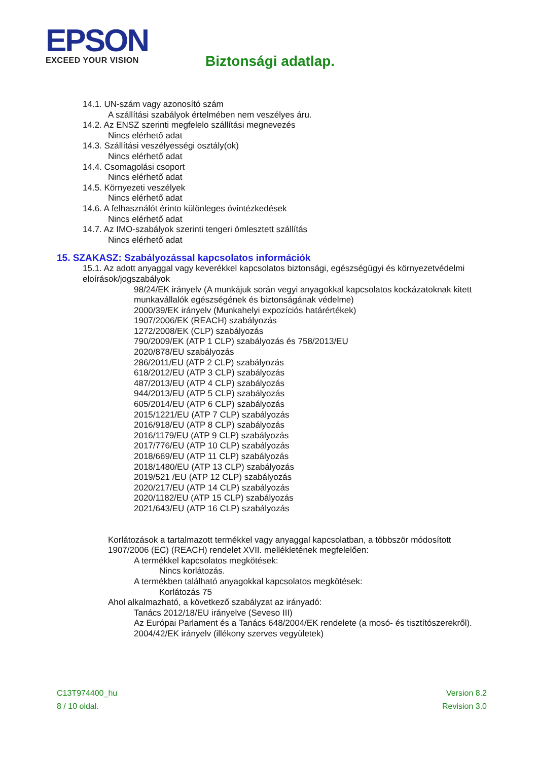EPSON
EXCEED YOUR VISION
Biztonsági adatlap.
14.1. UN-szám vagy azonosító szám
A szállítási szabályok értelmében nem veszélyes áru.
14.2. Az ENSZ szerinti megfelelo szállítási megnevezés
Nincs elérhető adat
14.3. Szállítási veszélyességi osztály(ok)
Nincs elérhető adat
14.4. Csomagolási csoport
Nincs elérhető adat
14.5. Környezeti veszélyek
Nincs elérhető adat
14.6. A felhasználót érinto különleges óvintézkedések
Nincs elérhető adat
14.7. Az IMO-szabályok szerinti tengeri ömlesztett szállítás
Nincs elérhető adat
15. SZAKASZ: Szabályozással kapcsolatos információk
15.1. Az adott anyaggal vagy keverékkel kapcsolatos biztonsági, egészségügyi és környezetvédelmi eloírások/jogszabályok
98/24/EK irányelv (A munkájuk során vegyi anyagokkal kapcsolatos kockázatoknak kitett munkavállalók egészségének és biztonságának védelme)
2000/39/EK irányelv (Munkahelyi expozíciós határértékek)
1907/2006/EK (REACH) szabályozás
1272/2008/EK (CLP) szabályozás
790/2009/EK (ATP 1 CLP) szabályozás és 758/2013/EU
2020/878/EU szabályozás
286/2011/EU (ATP 2 CLP) szabályozás
618/2012/EU (ATP 3 CLP) szabályozás
487/2013/EU (ATP 4 CLP) szabályozás
944/2013/EU (ATP 5 CLP) szabályozás
605/2014/EU (ATP 6 CLP) szabályozás
2015/1221/EU (ATP 7 CLP) szabályozás
2016/918/EU (ATP 8 CLP) szabályozás
2016/1179/EU (ATP 9 CLP) szabályozás
2017/776/EU (ATP 10 CLP) szabályozás
2018/669/EU (ATP 11 CLP) szabályozás
2018/1480/EU (ATP 13 CLP) szabályozás
2019/521 /EU (ATP 12 CLP) szabályozás
2020/217/EU (ATP 14 CLP) szabályozás
2020/1182/EU (ATP 15 CLP) szabályozás
2021/643/EU (ATP 16 CLP) szabályozás
Korlátozások a tartalmazott termékkel vagy anyaggal kapcsolatban, a többször módosított 1907/2006 (EC) (REACH) rendelet XVII. mellékletének megfelelően:
A termékkel kapcsolatos megkötések:
Nincs korlátozás.
A termékben található anyagokkal kapcsolatos megkötések:
Korlátozás 75
Ahol alkalmazható, a következő szabályzat az irányadó:
Tanács 2012/18/EU irányelve (Seveso III)
Az Európai Parlament és a Tanács 648/2004/EK rendelete (a mosó- és tisztítószerekről).
2004/42/EK irányelv (illékony szerves vegyületek)
C13T974400_hu
8 / 10 oldal.
Version 8.2
Revision 3.0